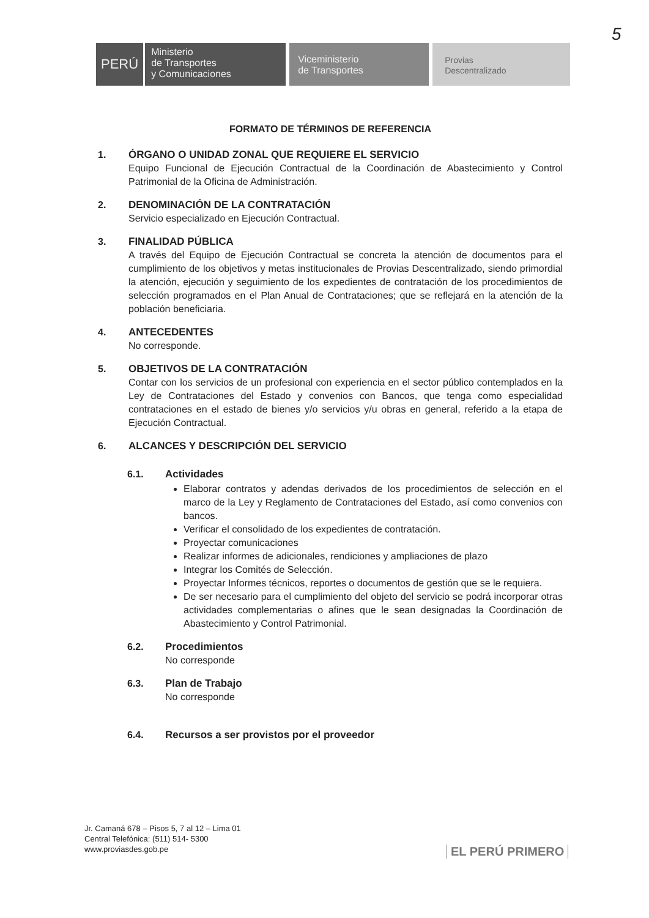5
PERÚ
Ministerio
de Transportes
y Comunicaciones
Viceministerio
de Transportes
Provias
Descentralizado
FORMATO DE TÉRMINOS DE REFERENCIA
1. ÓRGANO O UNIDAD ZONAL QUE REQUIERE EL SERVICIO
Equipo Funcional de Ejecución Contractual de la Coordinación de Abastecimiento y Control Patrimonial de la Oficina de Administración.
2. DENOMINACIÓN DE LA CONTRATACIÓN
Servicio especializado en Ejecución Contractual.
3. FINALIDAD PÚBLICA
A través del Equipo de Ejecución Contractual se concreta la atención de documentos para el cumplimiento de los objetivos y metas institucionales de Provias Descentralizado, siendo primordial la atención, ejecución y seguimiento de los expedientes de contratación de los procedimientos de selección programados en el Plan Anual de Contrataciones; que se reflejará en la atención de la población beneficiaria.
4. ANTECEDENTES
No corresponde.
5. OBJETIVOS DE LA CONTRATACIÓN
Contar con los servicios de un profesional con experiencia en el sector público contemplados en la Ley de Contrataciones del Estado y convenios con Bancos, que tenga como especialidad contrataciones en el estado de bienes y/o servicios y/u obras en general, referido a la etapa de Ejecución Contractual.
6. ALCANCES Y DESCRIPCIÓN DEL SERVICIO
6.1. Actividades
Elaborar contratos y adendas derivados de los procedimientos de selección en el marco de la Ley y Reglamento de Contrataciones del Estado, así como convenios con bancos.
Verificar el consolidado de los expedientes de contratación.
Proyectar comunicaciones
Realizar informes de adicionales, rendiciones y ampliaciones de plazo
Integrar los Comités de Selección.
Proyectar Informes técnicos, reportes o documentos de gestión que se le requiera.
De ser necesario para el cumplimiento del objeto del servicio se podrá incorporar otras actividades complementarias o afines que le sean designadas la Coordinación de Abastecimiento y Control Patrimonial.
6.2. Procedimientos
No corresponde
6.3. Plan de Trabajo
No corresponde
6.4. Recursos a ser provistos por el proveedor
Jr. Camaná 678 – Pisos 5, 7 al 12 – Lima 01
Central Telefónica: (511) 514- 5300
www.proviasdes.gob.pe
EL PERÚ PRIMERO